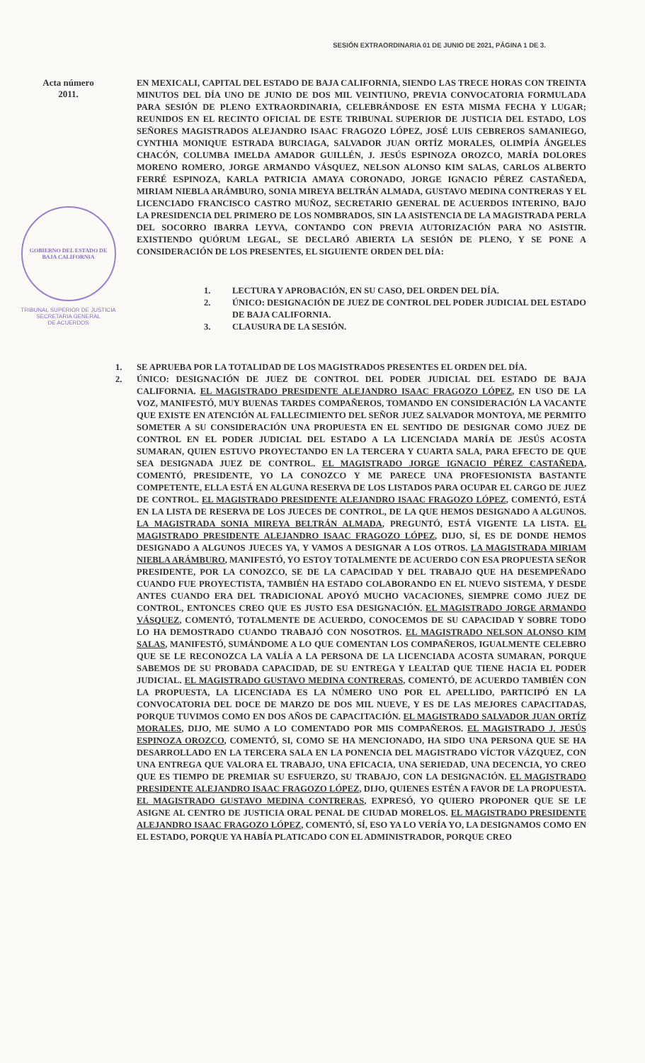SESIÓN EXTRAORDINARIA 01 DE JUNIO DE 2021, PÁGINA 1 DE 3.
Acta número
2011.
GOBIERNO DEL ESTADO DE BAJA CALIFORNIA
TRIBUNAL SUPERIOR DE JUSTICIA
SECRETARIA GENERAL
DE ACUERDOS
EN MEXICALI, CAPITAL DEL ESTADO DE BAJA CALIFORNIA, SIENDO LAS TRECE HORAS CON TREINTA MINUTOS DEL DÍA UNO DE JUNIO DE DOS MIL VEINTIUNO, PREVIA CONVOCATORIA FORMULADA PARA SESIÓN DE PLENO EXTRAORDINARIA, CELEBRÁNDOSE EN ESTA MISMA FECHA Y LUGAR; REUNIDOS EN EL RECINTO OFICIAL DE ESTE TRIBUNAL SUPERIOR DE JUSTICIA DEL ESTADO, LOS SEÑORES MAGISTRADOS ALEJANDRO ISAAC FRAGOZO LÓPEZ, JOSÉ LUIS CEBREROS SAMANIEGO, CYNTHIA MONIQUE ESTRADA BURCIAGA, SALVADOR JUAN ORTÍZ MORALES, OLIMPÍA ÁNGELES CHACÓN, COLUMBA IMELDA AMADOR GUILLÉN, J. JESÚS ESPINOZA OROZCO, MARÍA DOLORES MORENO ROMERO, JORGE ARMANDO VÁSQUEZ, NELSON ALONSO KIM SALAS, CARLOS ALBERTO FERRÉ ESPINOZA, KARLA PATRICIA AMAYA CORONADO, JORGE IGNACIO PÉREZ CASTAÑEDA, MIRIAM NIEBLA ARÁMBURO, SONIA MIREYA BELTRÁN ALMADA, GUSTAVO MEDINA CONTRERAS Y EL LICENCIADO FRANCISCO CASTRO MUÑOZ, SECRETARIO GENERAL DE ACUERDOS INTERINO, BAJO LA PRESIDENCIA DEL PRIMERO DE LOS NOMBRADOS, SIN LA ASISTENCIA DE LA MAGISTRADA PERLA DEL SOCORRO IBARRA LEYVA, CONTANDO CON PREVIA AUTORIZACIÓN PARA NO ASISTIR. EXISTIENDO QUÓRUM LEGAL, SE DECLARÓ ABIERTA LA SESIÓN DE PLENO, Y SE PONE A CONSIDERACIÓN DE LOS PRESENTES, EL SIGUIENTE ORDEN DEL DÍA:
1. LECTURA Y APROBACIÓN, EN SU CASO, DEL ORDEN DEL DÍA.
2. ÚNICO: DESIGNACIÓN DE JUEZ DE CONTROL DEL PODER JUDICIAL DEL ESTADO DE BAJA CALIFORNIA.
3. CLAUSURA DE LA SESIÓN.
1. SE APRUEBA POR LA TOTALIDAD DE LOS MAGISTRADOS PRESENTES EL ORDEN DEL DÍA.
2. ÚNICO: DESIGNACIÓN DE JUEZ DE CONTROL DEL PODER JUDICIAL DEL ESTADO DE BAJA CALIFORNIA. EL MAGISTRADO PRESIDENTE ALEJANDRO ISAAC FRAGOZO LÓPEZ, EN USO DE LA VOZ, MANIFESTÓ, MUY BUENAS TARDES COMPAÑEROS, TOMANDO EN CONSIDERACIÓN LA VACANTE QUE EXISTE EN ATENCIÓN AL FALLECIMIENTO DEL SEÑOR JUEZ SALVADOR MONTOYA, ME PERMITO SOMETER A SU CONSIDERACIÓN UNA PROPUESTA EN EL SENTIDO DE DESIGNAR COMO JUEZ DE CONTROL EN EL PODER JUDICIAL DEL ESTADO A LA LICENCIADA MARÍA DE JESÚS ACOSTA SUMARAN, QUIEN ESTUVO PROYECTANDO EN LA TERCERA Y CUARTA SALA, PARA EFECTO DE QUE SEA DESIGNADA JUEZ DE CONTROL. EL MAGISTRADO JORGE IGNACIO PÉREZ CASTAÑEDA, COMENTÓ, PRESIDENTE, YO LA CONOZCO Y ME PARECE UNA PROFESIONISTA BASTANTE COMPETENTE, ELLA ESTÁ EN ALGUNA RESERVA DE LOS LISTADOS PARA OCUPAR EL CARGO DE JUEZ DE CONTROL. EL MAGISTRADO PRESIDENTE ALEJANDRO ISAAC FRAGOZO LÓPEZ, COMENTÓ, ESTÁ EN LA LISTA DE RESERVA DE LOS JUECES DE CONTROL, DE LA QUE HEMOS DESIGNADO A ALGUNOS. LA MAGISTRADA SONIA MIREYA BELTRÁN ALMADA, PREGUNTÓ, ESTÁ VIGENTE LA LISTA. EL MAGISTRADO PRESIDENTE ALEJANDRO ISAAC FRAGOZO LÓPEZ, DIJO, SÍ, ES DE DONDE HEMOS DESIGNADO A ALGUNOS JUECES YA, Y VAMOS A DESIGNAR A LOS OTROS. LA MAGISTRADA MIRIAM NIEBLA ARÁMBURO, MANIFESTÓ, YO ESTOY TOTALMENTE DE ACUERDO CON ESA PROPUESTA SEÑOR PRESIDENTE, POR LA CONOZCO, SE DE LA CAPACIDAD Y DEL TRABAJO QUE HA DESEMPEÑADO CUANDO FUE PROYECTISTA, TAMBIÉN HA ESTADO COLABORANDO EN EL NUEVO SISTEMA, Y DESDE ANTES CUANDO ERA DEL TRADICIONAL APOYÓ MUCHO VACACIONES, SIEMPRE COMO JUEZ DE CONTROL, ENTONCES CREO QUE ES JUSTO ESA DESIGNACIÓN. EL MAGISTRADO JORGE ARMANDO VÁSQUEZ, COMENTÓ, TOTALMENTE DE ACUERDO, CONOCEMOS DE SU CAPACIDAD Y SOBRE TODO LO HA DEMOSTRADO CUANDO TRABAJÓ CON NOSOTROS. EL MAGISTRADO NELSON ALONSO KIM SALAS, MANIFESTÓ, SUMÁNDOME A LO QUE COMENTAN LOS COMPAÑEROS, IGUALMENTE CELEBRO QUE SE LE RECONOZCA LA VALÍA A LA PERSONA DE LA LICENCIADA ACOSTA SUMARAN, PORQUE SABEMOS DE SU PROBADA CAPACIDAD, DE SU ENTREGA Y LEALTAD QUE TIENE HACIA EL PODER JUDICIAL. EL MAGISTRADO GUSTAVO MEDINA CONTRERAS, COMENTÓ, DE ACUERDO TAMBIÉN CON LA PROPUESTA, LA LICENCIADA ES LA NÚMERO UNO POR EL APELLIDO, PARTICIPÓ EN LA CONVOCATORIA DEL DOCE DE MARZO DE DOS MIL NUEVE, Y ES DE LAS MEJORES CAPACITADAS, PORQUE TUVIMOS COMO EN DOS AÑOS DE CAPACITACIÓN. EL MAGISTRADO SALVADOR JUAN ORTÍZ MORALES, DIJO, ME SUMO A LO COMENTADO POR MIS COMPAÑEROS. EL MAGISTRADO J. JESÚS ESPINOZA OROZCO, COMENTÓ, SI, COMO SE HA MENCIONADO, HA SIDO UNA PERSONA QUE SE HA DESARROLLADO EN LA TERCERA SALA EN LA PONENCIA DEL MAGISTRADO VÍCTOR VÁZQUEZ, CON UNA ENTREGA QUE VALORA EL TRABAJO, UNA EFICACIA, UNA SERIEDAD, UNA DECENCIA, YO CREO QUE ES TIEMPO DE PREMIAR SU ESFUERZO, SU TRABAJO, CON LA DESIGNACIÓN. EL MAGISTRADO PRESIDENTE ALEJANDRO ISAAC FRAGOZO LÓPEZ, DIJO, QUIENES ESTÉN A FAVOR DE LA PROPUESTA. EL MAGISTRADO GUSTAVO MEDINA CONTRERAS, EXPRESÓ, YO QUIERO PROPONER QUE SE LE ASIGNE AL CENTRO DE JUSTICIA ORAL PENAL DE CIUDAD MORELOS. EL MAGISTRADO PRESIDENTE ALEJANDRO ISAAC FRAGOZO LÓPEZ, COMENTÓ, SÍ, ESO YA LO VERÍA YO, LA DESIGNAMOS COMO EN EL ESTADO, PORQUE YA HABÍA PLATICADO CON EL ADMINISTRADOR, PORQUE CREO